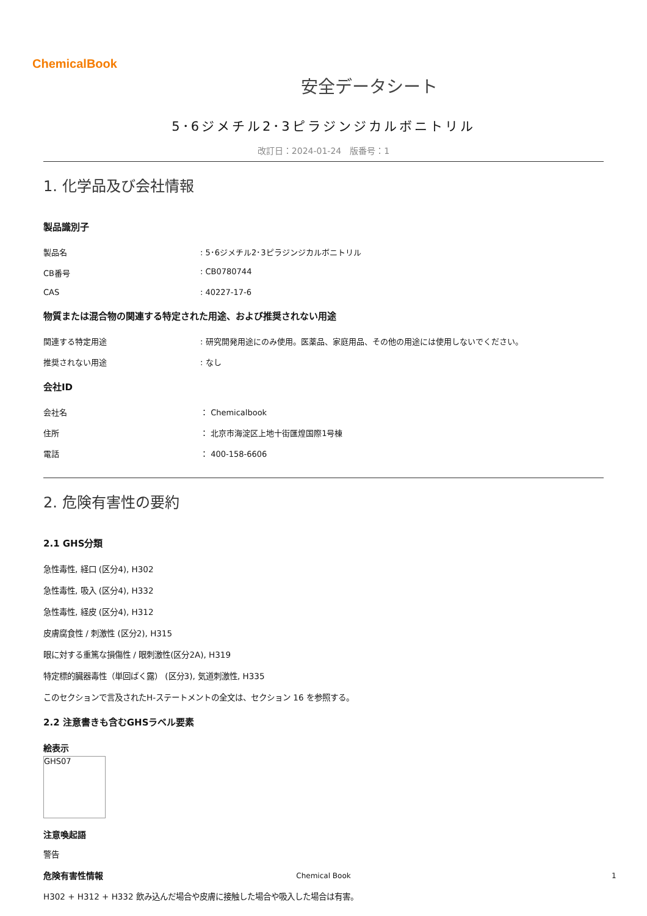ChemicalBook
安全データシート
5･6ジメチル2･3ピラジンジカルボニトリル
改訂日：2024-01-24　版番号：1
1. 化学品及び会社情報
製品識別子
製品名 : 5･6ジメチル2･3ピラジンジカルボニトリル
CB番号 : CB0780744
CAS : 40227-17-6
物質または混合物の関連する特定された用途、および推奨されない用途
関連する特定用途 : 研究開発用途にのみ使用。医薬品、家庭用品、その他の用途には使用しないでください。
推奨されない用途 : なし
会社ID
会社名 ： Chemicalbook
住所 ： 北京市海淀区上地十街匯煌国際1号棟
電話 ： 400-158-6606
2. 危険有害性の要約
2.1 GHS分類
急性毒性, 経口 (区分4), H302
急性毒性, 吸入 (区分4), H332
急性毒性, 経皮 (区分4), H312
皮膚腐食性 / 刺激性 (区分2), H315
眼に対する重篤な損傷性 / 眼刺激性(区分2A), H319
特定標的臓器毒性（単回ばく露） (区分3), 気道刺激性, H335
このセクションで言及されたH-ステートメントの全文は、セクション 16 を参照する。
2.2 注意書きも含むGHSラベル要素
絵表示
GHS07
注意喚起語
警告
危険有害性情報
H302 + H312 + H332 飲み込んだ場合や皮膚に接触した場合や吸入した場合は有害。
Chemical Book 1